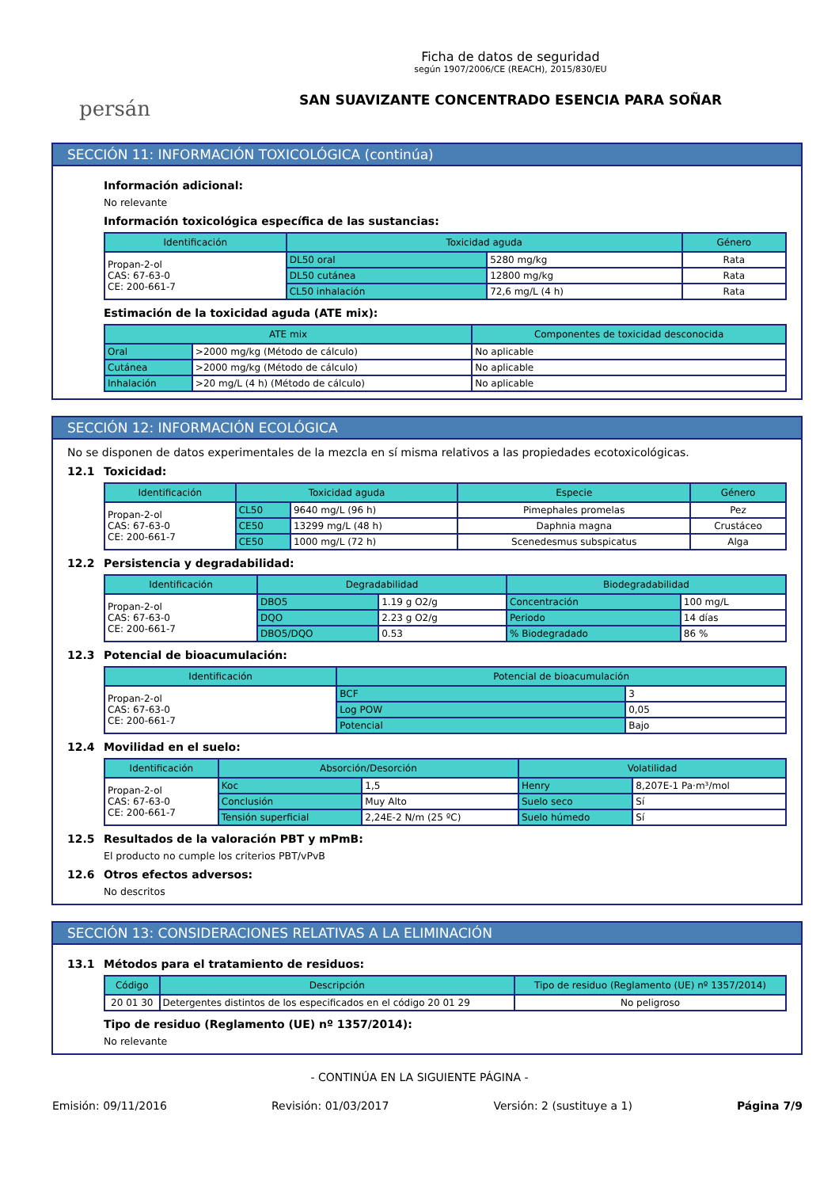persán
Ficha de datos de seguridad
según 1907/2006/CE (REACH), 2015/830/EU
SAN SUAVIZANTE CONCENTRADO ESENCIA PARA SOÑAR
SECCIÓN 11: INFORMACIÓN TOXICOLÓGICA (continúa)
Información adicional:
No relevante
Información toxicológica específica de las sustancias:
| Identificación | Toxicidad aguda | | Género |
| --- | --- | --- | --- |
| Propan-2-ol CAS: 67-63-0 CE: 200-661-7 | DL50 oral | 5280 mg/kg | Rata |
| | DL50 cutánea | 12800 mg/kg | Rata |
| | CL50 inhalación | 72,6 mg/L (4 h) | Rata |
Estimación de la toxicidad aguda (ATE mix):
| ATE mix | | Componentes de toxicidad desconocida |
| --- | --- | --- |
| Oral | >2000 mg/kg (Método de cálculo) | No aplicable |
| Cutánea | >2000 mg/kg (Método de cálculo) | No aplicable |
| Inhalación | >20 mg/L (4 h) (Método de cálculo) | No aplicable |
SECCIÓN 12: INFORMACIÓN ECOLÓGICA
No se disponen de datos experimentales de la mezcla en sí misma relativos a las propiedades ecotoxicológicas.
12.1 Toxicidad:
| Identificación | Toxicidad aguda | | Especie | Género |
| --- | --- | --- | --- | --- |
| Propan-2-ol CAS: 67-63-0 CE: 200-661-7 | CL50 | 9640 mg/L (96 h) | Pimephales promelas | Pez |
| | CE50 | 13299 mg/L (48 h) | Daphnia magna | Crustáceo |
| | CE50 | 1000 mg/L (72 h) | Scenedesmus subspicatus | Alga |
12.2 Persistencia y degradabilidad:
| Identificación | Degradabilidad | | Biodegradabilidad | |
| --- | --- | --- | --- | --- |
| Propan-2-ol CAS: 67-63-0 CE: 200-661-7 | DBO5 | 1.19 g O2/g | Concentración | 100 mg/L |
| | DQO | 2.23 g O2/g | Periodo | 14 días |
| | DBO5/DQO | 0.53 | % Biodegradado | 86 % |
12.3 Potencial de bioacumulación:
| Identificación | Potencial de bioacumulación | |
| --- | --- | --- |
| Propan-2-ol CAS: 67-63-0 CE: 200-661-7 | BCF | 3 |
| | Log POW | 0,05 |
| | Potencial | Bajo |
12.4 Movilidad en el suelo:
| Identificación | Absorción/Desorción | | Volatilidad | |
| --- | --- | --- | --- | --- |
| Propan-2-ol CAS: 67-63-0 CE: 200-661-7 | Koc | 1,5 | Henry | 8,207E-1 Pa·m³/mol |
| | Conclusión | Muy Alto | Suelo seco | Sí |
| | Tensión superficial | 2,24E-2 N/m (25 ºC) | Suelo húmedo | Sí |
12.5 Resultados de la valoración PBT y mPmB:
El producto no cumple los criterios PBT/vPvB
12.6 Otros efectos adversos:
No descritos
SECCIÓN 13: CONSIDERACIONES RELATIVAS A LA ELIMINACIÓN
13.1 Métodos para el tratamiento de residuos:
| Código | Descripción | Tipo de residuo (Reglamento (UE) nº 1357/2014) |
| --- | --- | --- |
| 20 01 30 | Detergentes distintos de los especificados en el código 20 01 29 | No peligroso |
Tipo de residuo (Reglamento (UE) nº 1357/2014):
No relevante
- CONTINÚA EN LA SIGUIENTE PÁGINA -
Emisión: 09/11/2016 Revisión: 01/03/2017 Versión: 2 (sustituye a 1) Página 7/9